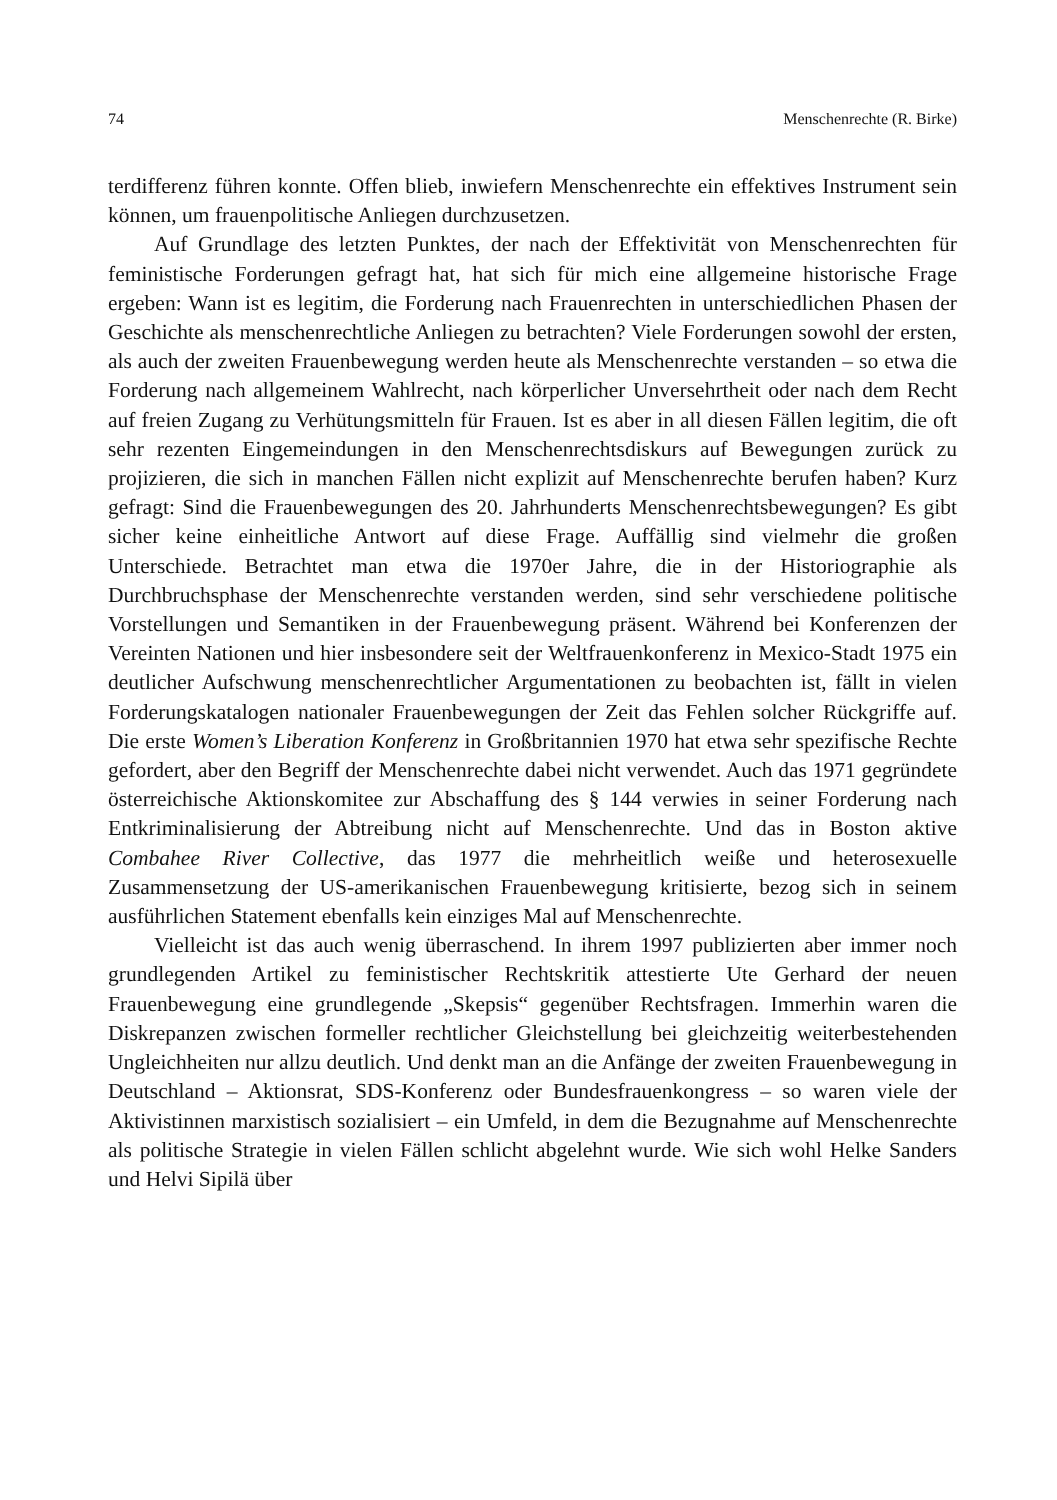74 Menschenrechte (R. Birke)
terdifferenz führen konnte. Offen blieb, inwiefern Menschenrechte ein effektives Instrument sein können, um frauenpolitische Anliegen durchzusetzen.
Auf Grundlage des letzten Punktes, der nach der Effektivität von Menschenrechten für feministische Forderungen gefragt hat, hat sich für mich eine allgemeine historische Frage ergeben: Wann ist es legitim, die Forderung nach Frauenrechten in unterschiedlichen Phasen der Geschichte als menschenrechtliche Anliegen zu betrachten? Viele Forderungen sowohl der ersten, als auch der zweiten Frauenbewegung werden heute als Menschenrechte verstanden – so etwa die Forderung nach allgemeinem Wahlrecht, nach körperlicher Unversehrtheit oder nach dem Recht auf freien Zugang zu Verhütungsmitteln für Frauen. Ist es aber in all diesen Fällen legitim, die oft sehr rezenten Eingemeindungen in den Menschenrechtsdiskurs auf Bewegungen zurück zu projizieren, die sich in manchen Fällen nicht explizit auf Menschenrechte berufen haben? Kurz gefragt: Sind die Frauenbewegungen des 20. Jahrhunderts Menschenrechtsbewegungen? Es gibt sicher keine einheitliche Antwort auf diese Frage. Auffällig sind vielmehr die großen Unterschiede. Betrachtet man etwa die 1970er Jahre, die in der Historiographie als Durchbruchsphase der Menschenrechte verstanden werden, sind sehr verschiedene politische Vorstellungen und Semantiken in der Frauenbewegung präsent. Während bei Konferenzen der Vereinten Nationen und hier insbesondere seit der Weltfrauenkonferenz in Mexico-Stadt 1975 ein deutlicher Aufschwung menschenrechtlicher Argumentationen zu beobachten ist, fällt in vielen Forderungskatalogen nationaler Frauenbewegungen der Zeit das Fehlen solcher Rückgriffe auf. Die erste Women’s Liberation Konferenz in Großbritannien 1970 hat etwa sehr spezifische Rechte gefordert, aber den Begriff der Menschenrechte dabei nicht verwendet. Auch das 1971 gegründete österreichische Aktionskomitee zur Abschaffung des § 144 verwies in seiner Forderung nach Entkriminalisierung der Abtreibung nicht auf Menschenrechte. Und das in Boston aktive Combahee River Collective, das 1977 die mehrheitlich weiße und heterosexuelle Zusammensetzung der US-amerikanischen Frauenbewegung kritisierte, bezog sich in seinem ausführlichen Statement ebenfalls kein einziges Mal auf Menschenrechte.
Vielleicht ist das auch wenig überraschend. In ihrem 1997 publizierten aber immer noch grundlegenden Artikel zu feministischer Rechtskritik attestierte Ute Gerhard der neuen Frauenbewegung eine grundlegende „Skepsis“ gegenüber Rechtsfragen. Immerhin waren die Diskrepanzen zwischen formeller rechtlicher Gleichstellung bei gleichzeitig weiterbestehenden Ungleichheiten nur allzu deutlich. Und denkt man an die Anfänge der zweiten Frauenbewegung in Deutschland – Aktionsrat, SDS-Konferenz oder Bundesfrauenkongress – so waren viele der Aktivistinnen marxistisch sozialisiert – ein Umfeld, in dem die Bezugnahme auf Menschenrechte als politische Strategie in vielen Fällen schlicht abgelehnt wurde. Wie sich wohl Helke Sanders und Helvi Sipilä über